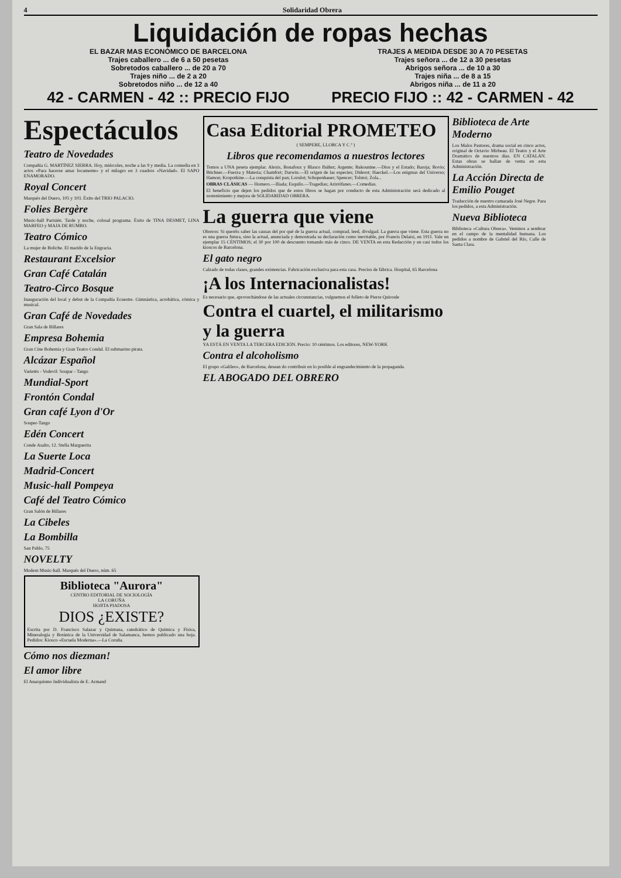4 Solidaridad Obrera
Liquidación de ropas hechas
EL BAZAR MAS ECONÓMICO DE BARCELONA
Trajes caballero ... de 6 a 50 pesetas
Sobretodos caballero ... de 20 a 70
Trajes niño ... de 2 a 20
Sobretodos niño ... de 12 a 40
42 - CARMEN - 42 :: PRECIO FIJO
TRAJES A MEDIDA DESDE 30 A 70 PESETAS
Trajes señora ... de 12 a 30 pesetas
Abrigos señora ... de 10 a 30
Trajes niña ... de 8 a 15
Abrigos niña ... de 11 a 20
PRECIO FIJO :: 42 - CARMEN - 42
Espectáculos
Teatro de Novedades
Compañía G. MARTÍNEZ SIERRA. Hoy, miércoles, noche a las 9 y media. La comedia en 3 actos «Para hacerse amar locamente» y el milagro en 3 cuadros «Navidad». El SAPO ENAMORADO.
Royal Concert
Marqués del Duero, 105 y 103. Éxito del TRIO PALACIO.
Folies Bergère
Music-hall Parisién. Tarde y noche, colosal programa. Éxito de TINA DESMET, LINA MARFEO y MAJA DE RUMBO.
Teatro Cómico
La mujer de Boliche. El marido de la Engracia.
Restaurant Excelsior
Gran Café Catalán
Teatro-Circo Bosque
Inauguración del local y debut de la Compañía Ecuestre. Gimnástica, acrobática, cómica y musical.
Gran Café de Novedades
Gran Sala de Billares
Empresa Bohemia
Gran Cine Bohemia y Gran Teatro Condal. El submarino pirata.
Alcázar Español
Varietés - Vodevil: Soupar - Tango
Mundial-Sport
Frontón Condal
Gran café Lyon d'Or
Souper-Tango
Edén Concert
Conde Asalto, 12. Stella Marguerita
La Suerte Loca
Madrid-Concert
Music-hall Pompeya
Café del Teatro Cómico
Gran Salón de Billares
La Cibeles
La Bombilla
San Pablo, 75
NOVELTY
Modern Music-hall. Marqués del Duero, núm. 65
Biblioteca "Aurora"
CENTRO EDITORIAL DE SOCIOLOGÍA
LA CORUÑA
HOJITA PIADOSA
DIOS ¿EXISTE?
Escrita por D. Francisco Salazar y Quintana, catedrático de Química y Física, Mineralogía y Botánica de la Universidad de Salamanca, hemos publicado una hoja. Pedidos: Kiosco «Escuela Moderna».—La Coruña.
Cómo nos diezman!
El amor libre
El Anarquismo Individualista de E. Armand
Casa Editorial PROMETEO
( SEMPERE, LLORCA Y C.ª )
Libros que recomendamos a nuestros lectores
Tomos a UNA peseta ejemplar. Alexis, Bonafoux y Blasco Ibáñez; Argente; Bakounine.—Dios y el Estado; Baroja; Bovio; Büchner.—Fuerza y Materia; Chamfort; Darwin.—El origen de las especies; Diderot; Haeckel.—Los enigmas del Universo; Hamon; Kropotkine.—La conquista del pan; Lorulot; Schopenhauer; Spencer; Tolstoi; Zola...
OBRAS CLÁSICAS — Homero.—Iliada; Esquilo.—Tragedias; Aristófanes.—Comedias.
El beneficio que dejen los pedidos que de estos libros se hagan por conducto de esta Administración será dedicado al sostenimiento y mejora de SOLIDARIDAD OBRERA.
La guerra que viene
Obreros: Si queréis saber las causas del por qué de la guerra actual, comprad, leed, divulgad. La guerra que viene. Esta guerra no es una guerra futura, sino la actual, anunciada y demostrada su declaración como inevitable, por Francis Delaisi, en 1911. Vale un ejemplar 15 CÉNTIMOS; el 30 por 100 de descuento tomando más de cinco. DE VENTA en esta Redacción y en casi todos los kioscos de Barcelona.
El gato negro
Calzado de todas clases, grandes existencias. Fabricación exclusiva para esta casa. Precios de fábrica. Hospital, 65 Barcelona
¡A los Internacionalistas!
Es necesario que, aprovechándose de las actuales circunstancias, vulguemos el folleto de Pierre Quiroule
Contra el cuartel, el militarismo y la guerra
YA ESTÁ EN VENTA LA TERCERA EDICIÓN. Precio: 10 céntimos. Los editores, NEW-YORK
Contra el alcoholismo
El grupo «Galileo», de Barcelona, desean do contribuir en lo posible al engrandecimiento de la propaganda.
EL ABOGADO DEL OBRERO
Biblioteca de Arte Moderno
Los Malos Pastores, drama social en cinco actos, original de Octavio Mirbeau. El Teatro y el Arte Dramático de nuestros días. EN CATALÁN. Estas obras se hallan de venta en esta Administración.
La Acción Directa de Emilio Pouget
Traducción de nuestro camarada José Negre. Para los pedidos, a esta Administración.
Nueva Biblioteca
Biblioteca «Cultura Obrera». Venimos a sembrar en el campo de la mentalidad humana. Los pedidos a nombre de Gabriel del Río, Calle de Santa Clara.